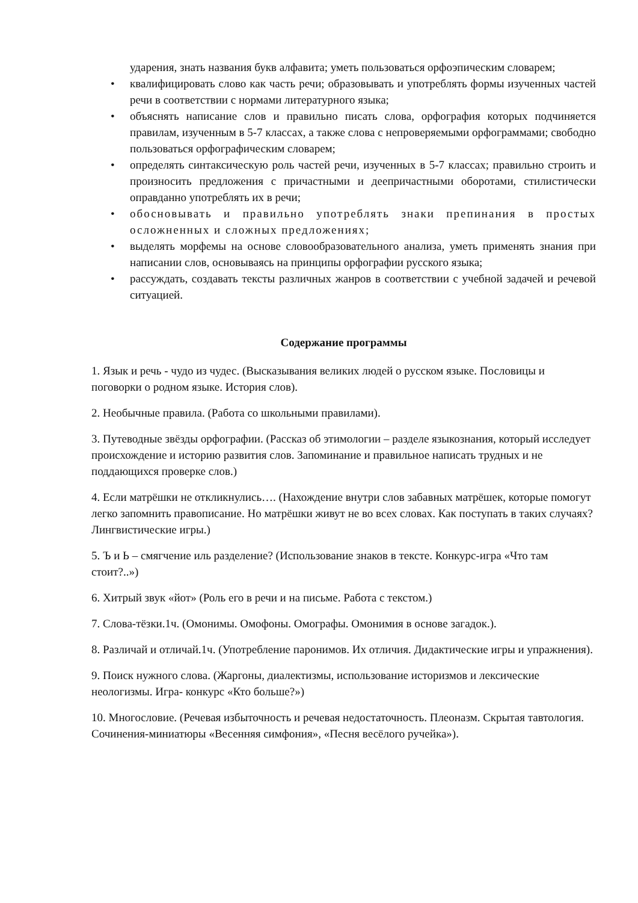ударения, знать названия букв алфавита; уметь пользоваться орфоэпическим словарем;
• квалифицировать слово как часть речи; образовывать и употреблять формы изученных частей речи в соответствии с нормами литературного языка;
• объяснять написание слов и правильно писать слова, орфография которых подчиняется правилам, изученным в 5-7 классах, а также слова с непроверяемыми орфограммами; свободно пользоваться орфографическим словарем;
• определять синтаксическую роль частей речи, изученных в 5-7 классах; правильно строить и произносить предложения с причастными и деепричастными оборотами, стилистически оправданно употреблять их в речи;
• обосновывать и правильно употреблять знаки препинания в простых осложненных и сложных предложениях;
• выделять морфемы на основе словообразовательного анализа, уметь применять знания при написании слов, основываясь на принципы орфографии русского языка;
• рассуждать, создавать тексты различных жанров в соответствии с учебной задачей и речевой ситуацией.
Содержание программы
1. Язык и речь - чудо из чудес. (Высказывания великих людей о русском языке. Пословицы и поговорки о родном языке. История слов).
2. Необычные правила. (Работа со школьными правилами).
3. Путеводные звёзды орфографии. (Рассказ об этимологии – разделе языкознания, который исследует происхождение и историю развития слов. Запоминание и правильное написать трудных и не поддающихся проверке слов.)
4. Если матрёшки не откликнулись…. (Нахождение внутри слов забавных матрёшек, которые помогут легко запомнить правописание. Но матрёшки живут не во всех словах. Как поступать в таких случаях? Лингвистические игры.)
5. Ъ и Ь – смягчение иль разделение? (Использование знаков в тексте. Конкурс-игра «Что там стоит?..»)
6. Хитрый звук «йот» (Роль его в речи и на письме. Работа с текстом.)
7. Слова-тёзки.1ч. (Омонимы. Омофоны. Омографы. Омонимия в основе загадок.).
8. Различай и отличай.1ч. (Употребление паронимов. Их отличия. Дидактические игры и упражнения).
9. Поиск нужного слова. (Жаргоны, диалектизмы, использование историзмов и лексические неологизмы. Игра- конкурс «Кто больше?»)
10. Многословие. (Речевая избыточность и речевая недостаточность. Плеоназм. Скрытая тавтология. Сочинения-миниатюры «Весенняя симфония», «Песня весёлого ручейка»).